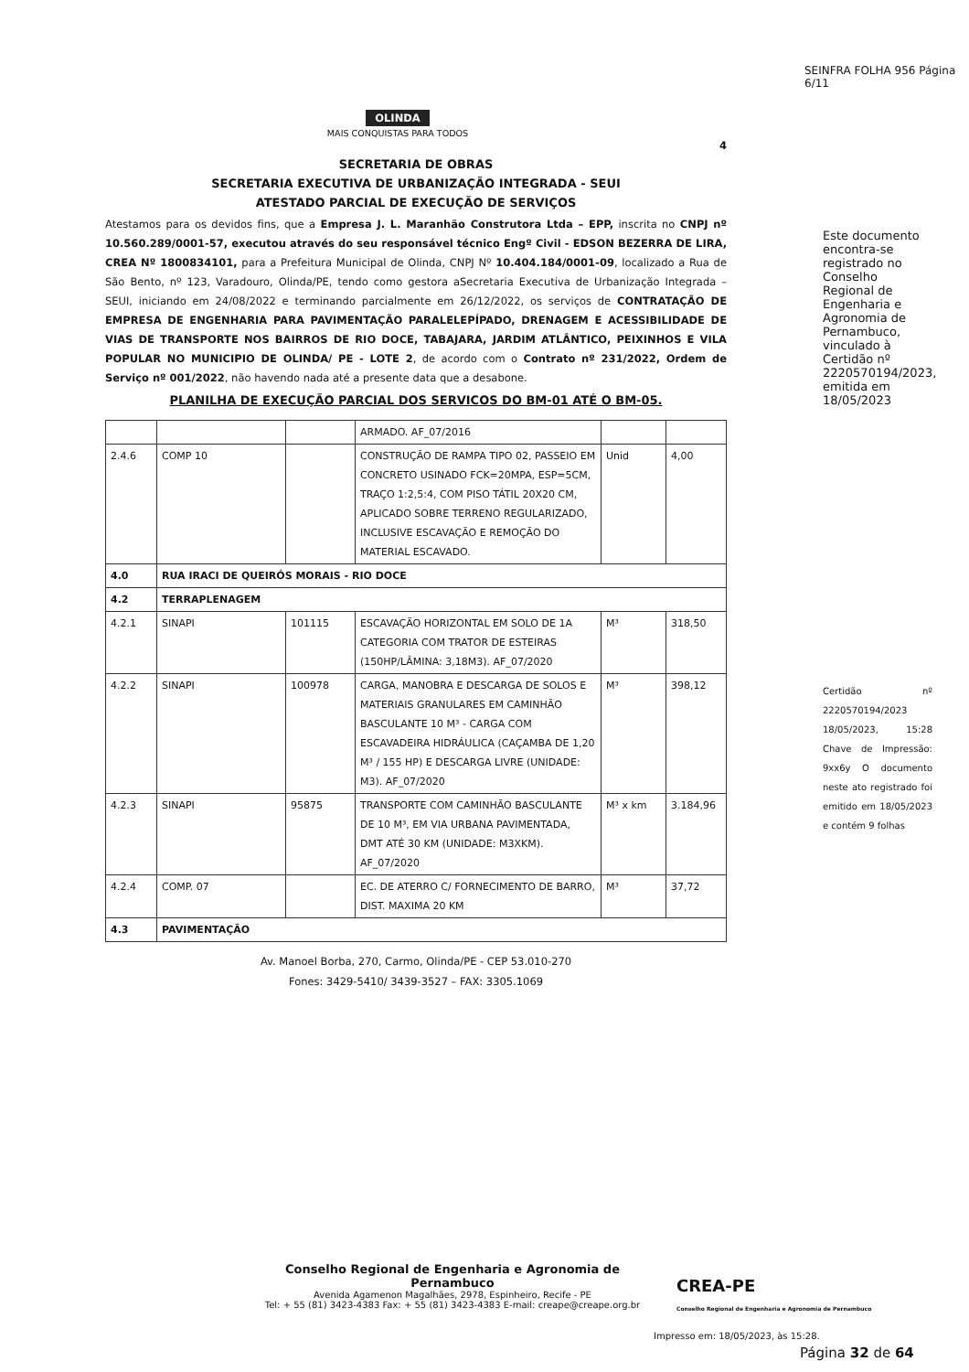SEINFRA FOLHA 956 Página 6/11
OLINDA
MAIS CONQUISTAS PARA TODOS
4
SECRETARIA DE OBRAS
SECRETARIA EXECUTIVA DE URBANIZAÇÃO INTEGRADA - SEUI
ATESTADO PARCIAL DE EXECUÇÃO DE SERVIÇOS
Atestamos para os devidos fins, que a Empresa J. L. Maranhão Construtora Ltda – EPP, inscrita no CNPJ nº 10.560.289/0001-57, executou através do seu responsável técnico Engº Civil - EDSON BEZERRA DE LIRA, CREA Nº 1800834101, para a Prefeitura Municipal de Olinda, CNPJ Nº 10.404.184/0001-09, localizado a Rua de São Bento, nº 123, Varadouro, Olinda/PE, tendo como gestora aSecretaria Executiva de Urbanização Integrada – SEUI, iniciando em 24/08/2022 e terminando parcialmente em 26/12/2022, os serviços de CONTRATAÇÃO DE EMPRESA DE ENGENHARIA PARA PAVIMENTAÇÃO PARALELEPÍPADO, DRENAGEM E ACESSIBILIDADE DE VIAS DE TRANSPORTE NOS BAIRROS DE RIO DOCE, TABAJARA, JARDIM ATLÂNTICO, PEIXINHOS E VILA POPULAR NO MUNICIPIO DE OLINDA/ PE - LOTE 2, de acordo com o Contrato nº 231/2022, Ordem de Serviço nº 001/2022, não havendo nada até a presente data que a desabone.
PLANILHA DE EXECUÇÃO PARCIAL DOS SERVICOS DO BM-01 ATÉ O BM-05.
| | | | ARMADO. AF_07/2016 | | |
| 2.4.6 | COMP 10 | | CONSTRUÇÃO DE RAMPA TIPO 02, PASSEIO EM CONCRETO USINADO FCK=20MPA, ESP=5CM, TRAÇO 1:2,5:4, COM PISO TÁTIL 20X20 CM, APLICADO SOBRE TERRENO REGULARIZADO, INCLUSIVE ESCAVAÇÃO E REMOÇÃO DO MATERIAL ESCAVADO. | Unid | 4,00 |
| 4.0 | RUA IRACI DE QUEIRÓS MORAIS - RIO DOCE | | | | |
| 4.2 | TERRAPLENAGEM | | | | |
| 4.2.1 | SINAPI | 101115 | ESCAVAÇÃO HORIZONTAL EM SOLO DE 1A CATEGORIA COM TRATOR DE ESTEIRAS (150HP/LÂMINA: 3,18M3). AF_07/2020 | M³ | 318,50 |
| 4.2.2 | SINAPI | 100978 | CARGA, MANOBRA E DESCARGA DE SOLOS E MATERIAIS GRANULARES EM CAMINHÃO BASCULANTE 10 M³ - CARGA COM ESCAVADEIRA HIDRÁULICA (CAÇAMBA DE 1,20 M³ / 155 HP) E DESCARGA LIVRE (UNIDADE: M3). AF_07/2020 | M³ | 398,12 |
| 4.2.3 | SINAPI | 95875 | TRANSPORTE COM CAMINHÃO BASCULANTE DE 10 M³, EM VIA URBANA PAVIMENTADA, DMT ATÉ 30 KM (UNIDADE: M3XKM). AF_07/2020 | M³ x km | 3.184,96 |
| 4.2.4 | COMP. 07 | | EC. DE ATERRO C/ FORNECIMENTO DE BARRO, DIST. MAXIMA 20 KM | M³ | 37,72 |
| 4.3 | PAVIMENTAÇÃO | | | | |
Av. Manoel Borba, 270, Carmo, Olinda/PE - CEP 53.010-270
Fones: 3429-5410/ 3439-3527 – FAX: 3305.1069
Este documento encontra-se registrado no Conselho Regional de Engenharia e Agronomia de Pernambuco, vinculado à Certidão nº 2220570194/2023, emitida em 18/05/2023
Certidão nº 2220570194/2023 18/05/2023, 15:28 Chave de Impressão: 9xx6y O documento neste ato registrado foi emitido em 18/05/2023 e contém 9 folhas
Conselho Regional de Engenharia e Agronomia de Pernambuco
Avenida Agamenon Magalhães, 2978, Espinheiro, Recife - PE
Tel: + 55 (81) 3423-4383 Fax: + 55 (81) 3423-4383 E-mail: creape@creape.org.br
CREA-PE
Conselho Regional de Engenharia e Agronomia de Pernambuco
Impresso em: 18/05/2023, às 15:28.
Página 32 de 64